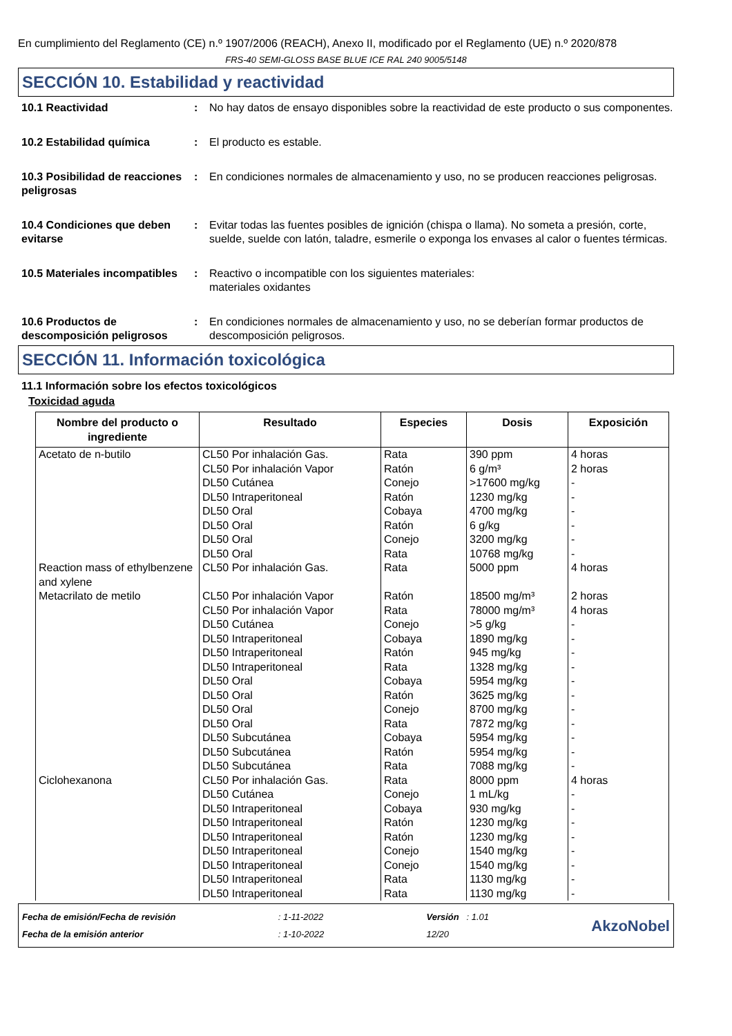En cumplimiento del Reglamento (CE) n.º 1907/2006 (REACH), Anexo II, modificado por el Reglamento (UE) n.º 2020/878
FRS-40 SEMI-GLOSS BASE BLUE ICE RAL 240 9005/5148
SECCIÓN 10. Estabilidad y reactividad
10.1 Reactividad : No hay datos de ensayo disponibles sobre la reactividad de este producto o sus componentes.
10.2 Estabilidad química : El producto es estable.
10.3 Posibilidad de reacciones peligrosas
: En condiciones normales de almacenamiento y uso, no se producen reacciones peligrosas.
10.4 Condiciones que deben evitarse
: Evitar todas las fuentes posibles de ignición (chispa o llama). No someta a presión, corte, suelde, suelde con latón, taladre, esmerile o exponga los envases al calor o fuentes térmicas.
10.5 Materiales incompatibles
: Reactivo o incompatible con los siguientes materiales:
materiales oxidantes
10.6 Productos de descomposición peligrosos
: En condiciones normales de almacenamiento y uso, no se deberían formar productos de descomposición peligrosos.
SECCIÓN 11. Información toxicológica
11.1 Información sobre los efectos toxicológicos
Toxicidad aguda
| Nombre del producto o ingrediente | Resultado | Especies | Dosis | Exposición |
| --- | --- | --- | --- | --- |
| Acetato de n-butilo | CL50 Por inhalación Gas. CL50 Por inhalación Vapor DL50 Cutánea DL50 Intraperitoneal DL50 Oral DL50 Oral DL50 Oral DL50 Oral | Rata Ratón Conejo Ratón Cobaya Ratón Conejo Rata | 390 ppm 6 g/m³ >17600 mg/kg 1230 mg/kg 4700 mg/kg 6 g/kg 3200 mg/kg 10768 mg/kg | 4 horas 2 horas - - - - - - |
| Reaction mass of ethylbenzene and xylene | CL50 Por inhalación Gas. | Rata | 5000 ppm | 4 horas |
| Metacrilato de metilo | CL50 Por inhalación Vapor CL50 Por inhalación Vapor DL50 Cutánea DL50 Intraperitoneal DL50 Intraperitoneal DL50 Intraperitoneal DL50 Oral DL50 Oral DL50 Oral DL50 Oral DL50 Subcutánea DL50 Subcutánea DL50 Subcutánea | Ratón Rata Conejo Cobaya Ratón Rata Cobaya Ratón Conejo Rata Cobaya Ratón Rata | 18500 mg/m³ 78000 mg/m³ >5 g/kg 1890 mg/kg 945 mg/kg 1328 mg/kg 5954 mg/kg 3625 mg/kg 8700 mg/kg 7872 mg/kg 5954 mg/kg 5954 mg/kg 7088 mg/kg | 2 horas 4 horas - - - - - - - - - - - |
| Ciclohexanona | CL50 Por inhalación Gas. DL50 Cutánea DL50 Intraperitoneal DL50 Intraperitoneal DL50 Intraperitoneal DL50 Intraperitoneal DL50 Intraperitoneal DL50 Intraperitoneal DL50 Intraperitoneal | Rata Conejo Cobaya Ratón Ratón Conejo Conejo Rata Rata | 8000 ppm 1 mL/kg 930 mg/kg 1230 mg/kg 1230 mg/kg 1540 mg/kg 1540 mg/kg 1130 mg/kg 1130 mg/kg | 4 horas - - - - - - - - |
Fecha de emisión/Fecha de revisión
Fecha de la emisión anterior
: 1-11-2022
: 1-10-2022
Versión : 1.01
12/20
AkzoNobel